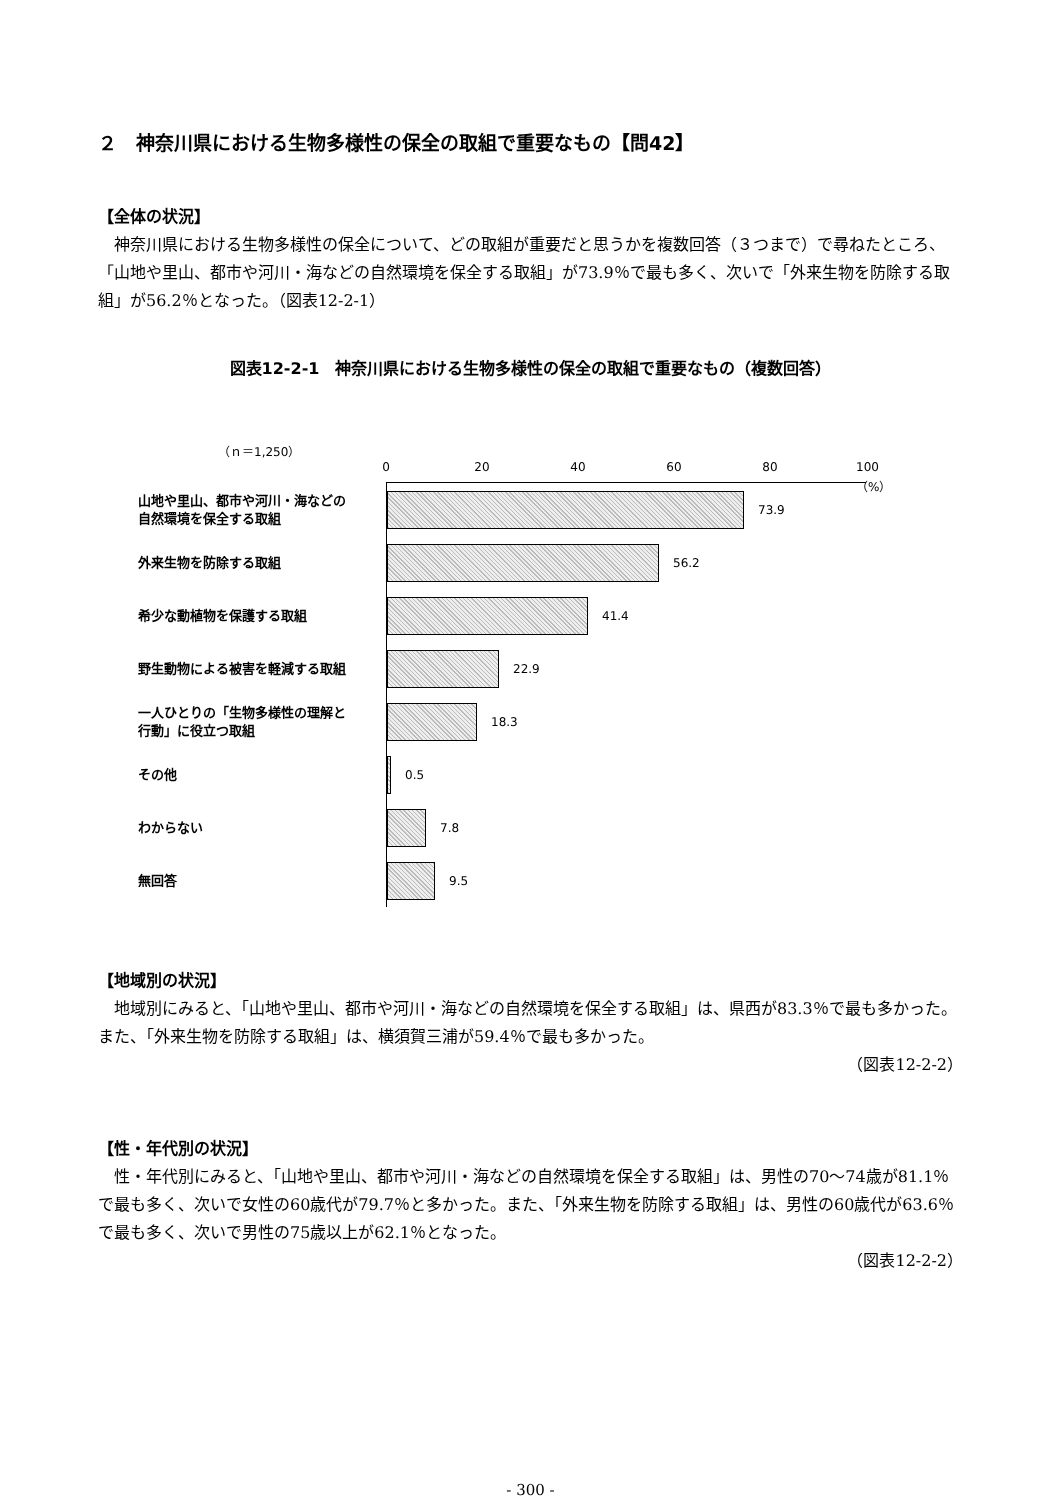２　神奈川県における生物多様性の保全の取組で重要なもの【問42】
【全体の状況】
神奈川県における生物多様性の保全について、どの取組が重要だと思うかを複数回答（３つまで）で尋ねたところ、「山地や里山、都市や河川・海などの自然環境を保全する取組」が73.9％で最も多く、次いで「外来生物を防除する取組」が56.2％となった。（図表12-2-1）
図表12-2-1　神奈川県における生物多様性の保全の取組で重要なもの（複数回答）
（ｎ＝1,250）
0 20 40 60 80 100（%）
山地や里山、都市や河川・海などの
自然環境を保全する取組
73.9
外来生物を防除する取組
56.2
希少な動植物を保護する取組
41.4
野生動物による被害を軽減する取組
22.9
一人ひとりの「生物多様性の理解と
行動」に役立つ取組
18.3
その他
0.5
わからない
7.8
無回答
9.5
【地域別の状況】
地域別にみると、「山地や里山、都市や河川・海などの自然環境を保全する取組」は、県西が83.3％で最も多かった。また、「外来生物を防除する取組」は、横須賀三浦が59.4％で最も多かった。
（図表12-2-2）
【性・年代別の状況】
性・年代別にみると、「山地や里山、都市や河川・海などの自然環境を保全する取組」は、男性の70～74歳が81.1％で最も多く、次いで女性の60歳代が79.7％と多かった。また、「外来生物を防除する取組」は、男性の60歳代が63.6％で最も多く、次いで男性の75歳以上が62.1％となった。
（図表12-2-2）
- 300 -